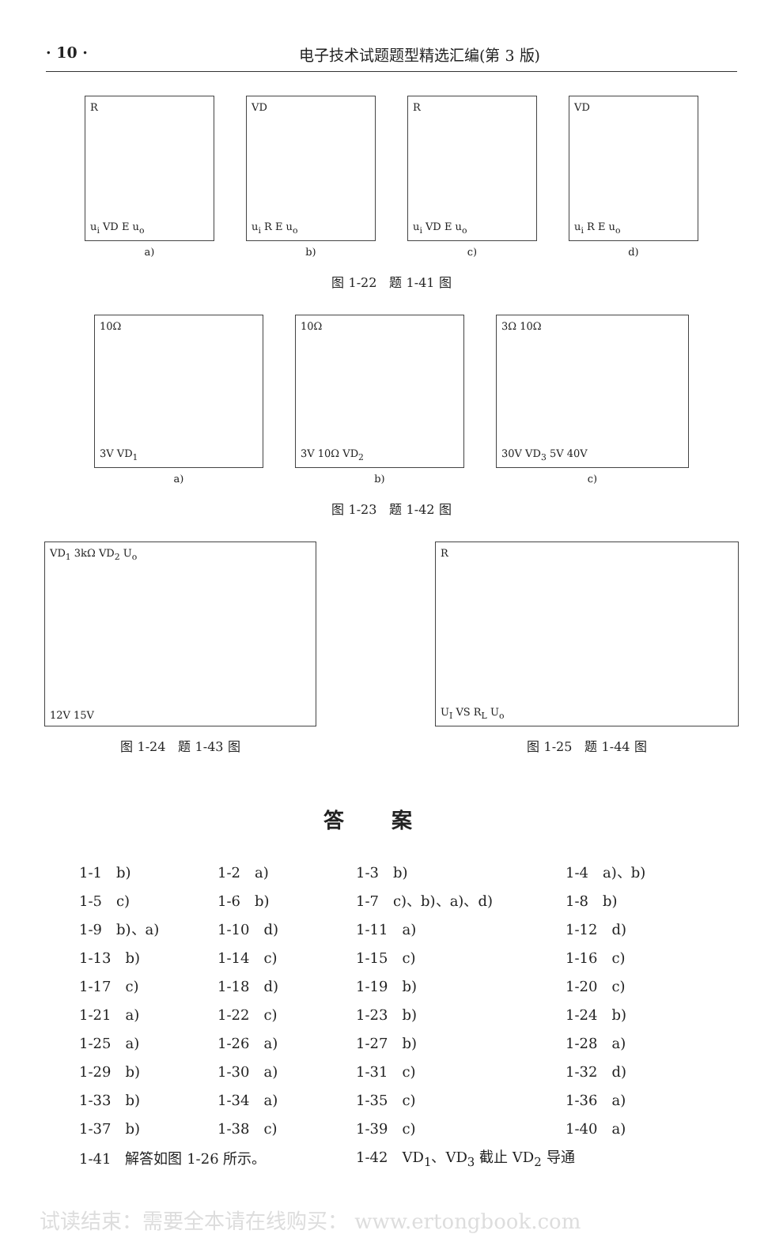· 10 · 电子技术试题题型精选汇编(第 3 版)
Ru<sub>i</sub> VD E u<sub>o</sub>
a)
VD
u<sub>i</sub> R E u<sub>o</sub>
b)
Ru<sub>i</sub> VD E u<sub>o</sub>
c)
VD
u<sub>i</sub> R E u<sub>o</sub>
d)
图 1-22　题 1-41 图
10Ω
3V VD<sub>1</sub>
a)
10Ω
3V 10Ω VD<sub>2</sub>
b)
3Ω 10Ω
30V VD<sub>3</sub> 5V 40V
c)
图 1-23　题 1-42 图
VD<sub>1</sub> 3kΩ VD<sub>2</sub> U<sub>o</sub>
12V 15V
图 1-24　题 1-43 图
R
U<sub>I</sub> VS R<sub>L</sub> U<sub>o</sub>
图 1-25　题 1-44 图
答案
| 1-1 b) | 1-2 a) | 1-3 b) | 1-4 a)、b) |
| 1-5 c) | 1-6 b) | 1-7 c)、b)、a)、d) | 1-8 b) |
| 1-9 b)、a) | 1-10 d) | 1-11 a) | 1-12 d) |
| 1-13 b) | 1-14 c) | 1-15 c) | 1-16 c) |
| 1-17 c) | 1-18 d) | 1-19 b) | 1-20 c) |
| 1-21 a) | 1-22 c) | 1-23 b) | 1-24 b) |
| 1-25 a) | 1-26 a) | 1-27 b) | 1-28 a) |
| 1-29 b) | 1-30 a) | 1-31 c) | 1-32 d) |
| 1-33 b) | 1-34 a) | 1-35 c) | 1-36 a) |
| 1-37 b) | 1-38 c) | 1-39 c) | 1-40 a) |
| 1-41 解答如图 1-26 所示。 | | 1-42 VD<sub>1</sub>、VD<sub>3</sub> 截止 VD<sub>2</sub> 导通 | |
试读结束：需要全本请在线购买： www.ertongbook.com